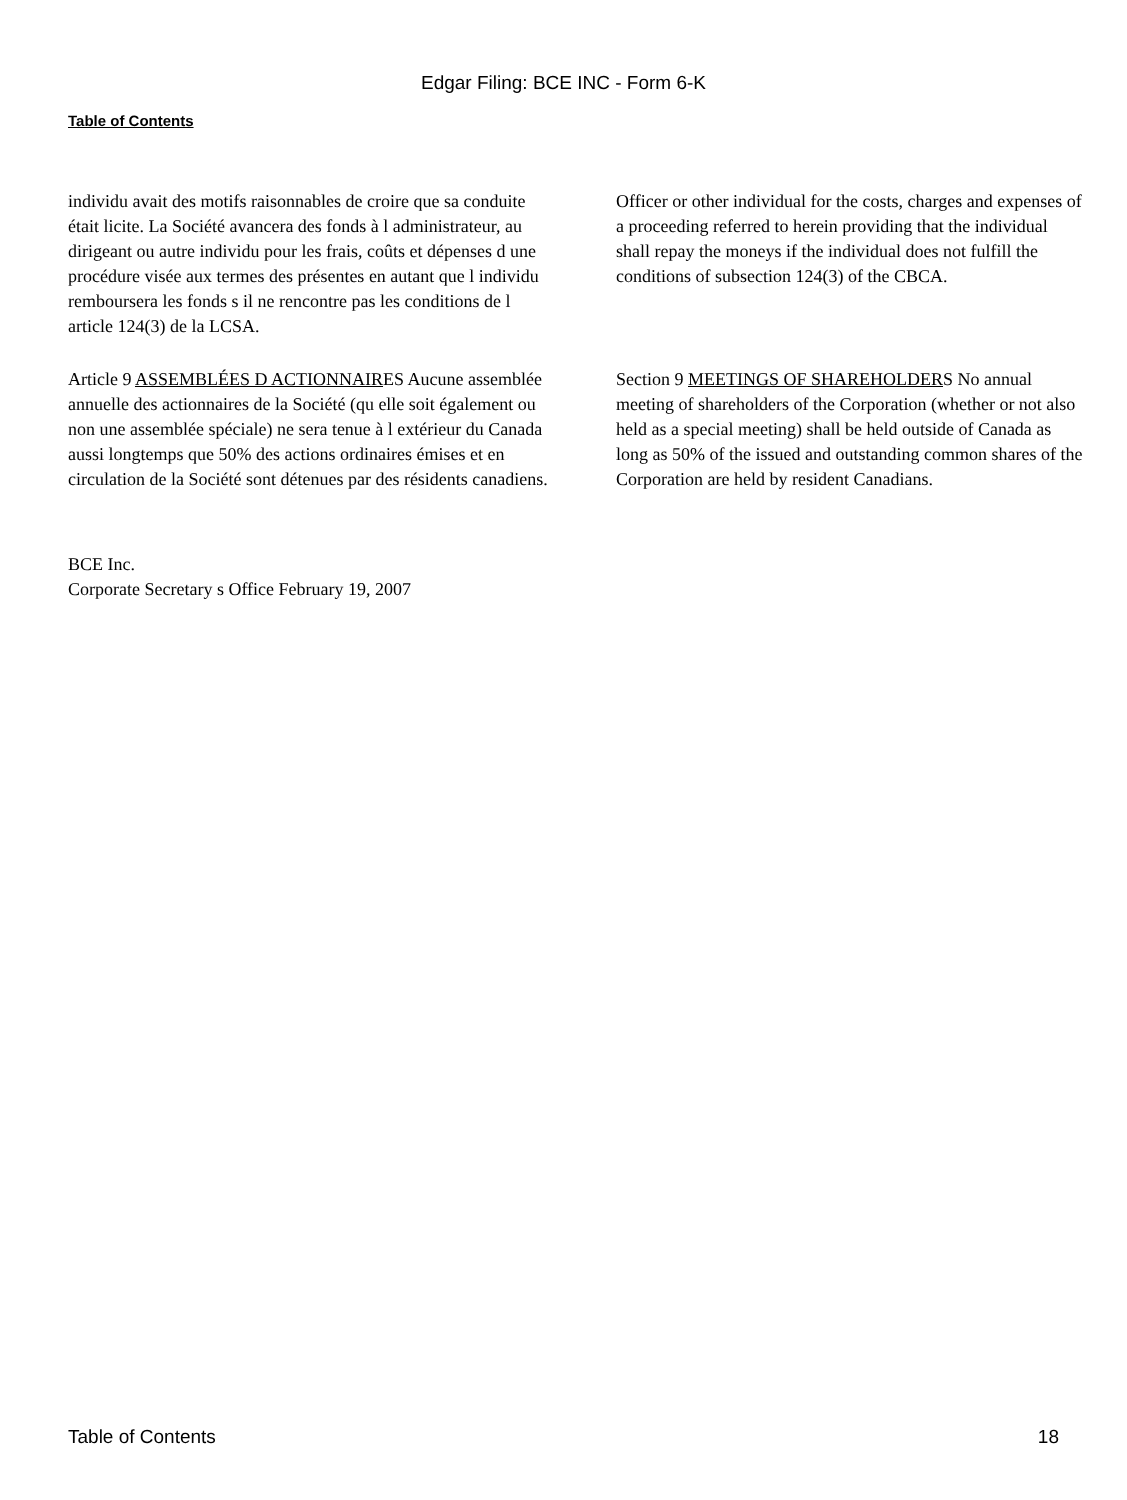Edgar Filing: BCE INC - Form 6-K
Table of Contents
individu avait des motifs raisonnables de croire que sa conduite était licite. La Société avancera des fonds à l administrateur, au dirigeant ou autre individu pour les frais, coûts et dépenses d une procédure visée aux termes des présentes en autant que l individu remboursera les fonds s il ne rencontre pas les conditions de l article 124(3) de la LCSA.
Officer or other individual for the costs, charges and expenses of a proceeding referred to herein providing that the individual shall repay the moneys if the individual does not fulfill the conditions of subsection 124(3) of the CBCA.
Article 9 ASSEMBLÉES D ACTIONNAIRES Aucune assemblée annuelle des actionnaires de la Société (qu elle soit également ou non une assemblée spéciale) ne sera tenue à l extérieur du Canada aussi longtemps que 50% des actions ordinaires émises et en circulation de la Société sont détenues par des résidents canadiens.
Section 9 MEETINGS OF SHAREHOLDERS No annual meeting of shareholders of the Corporation (whether or not also held as a special meeting) shall be held outside of Canada as long as 50% of the issued and outstanding common shares of the Corporation are held by resident Canadians.
BCE Inc.
Corporate Secretary s Office February 19, 2007
Table of Contents 18